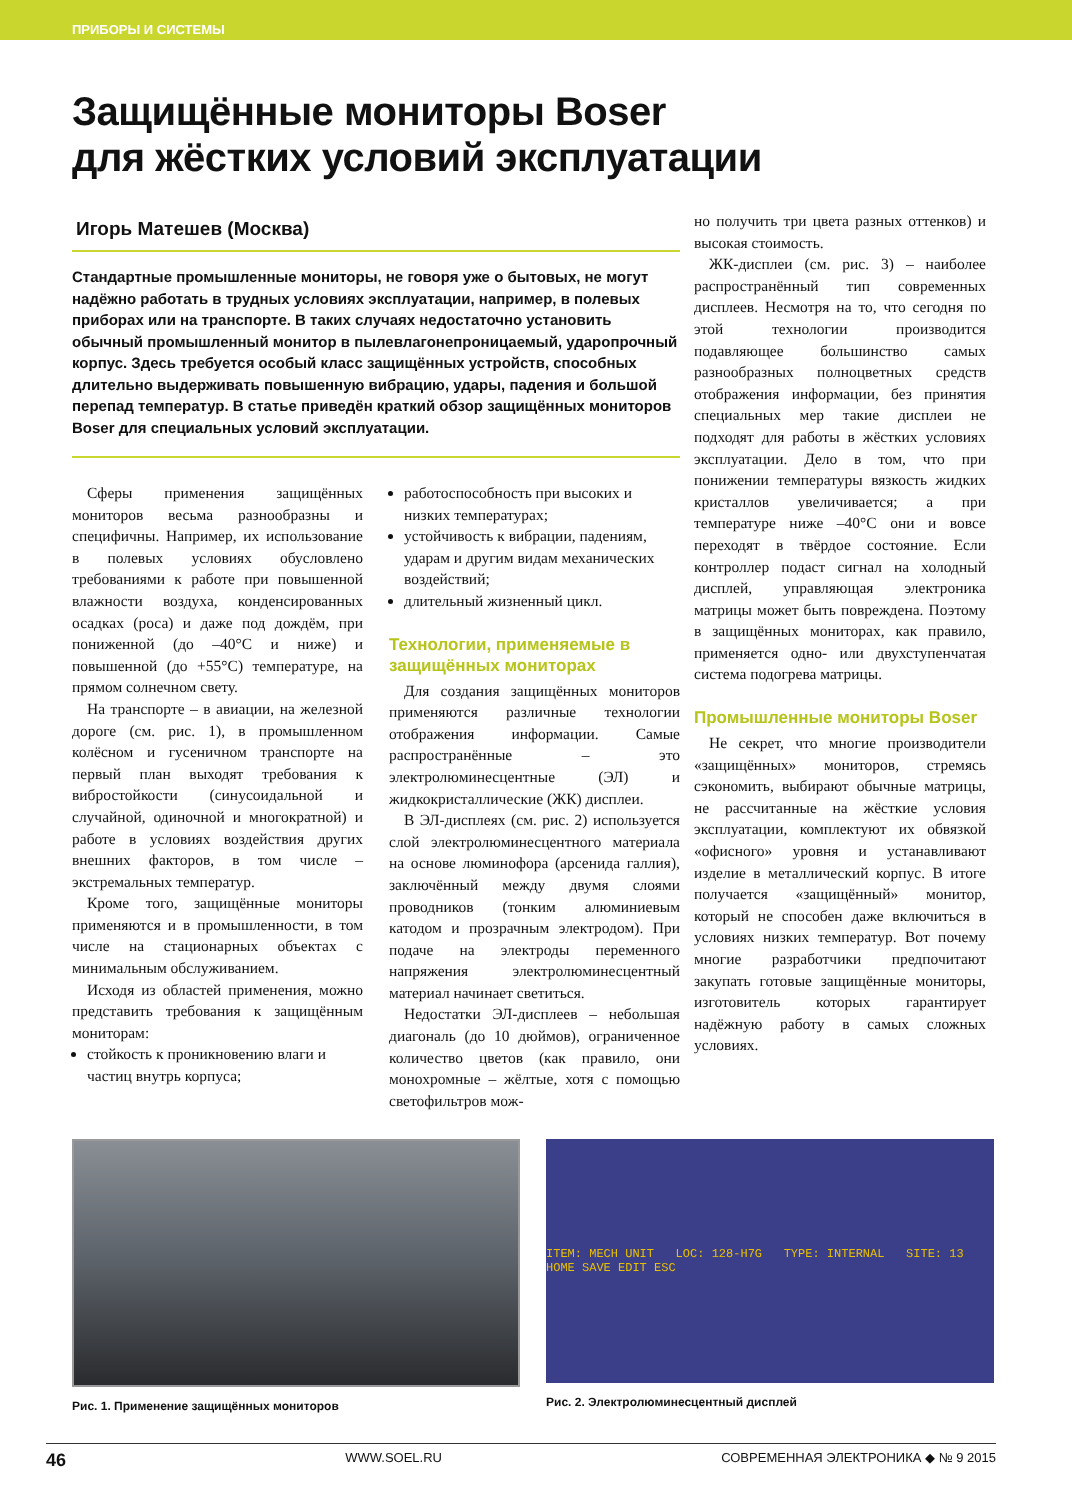ПРИБОРЫ И СИСТЕМЫ
Защищённые мониторы Boser
для жёстких условий эксплуатации
Игорь Матешев (Москва)
Стандартные промышленные мониторы, не говоря уже о бытовых, не могут надёжно работать в трудных условиях эксплуатации, например, в полевых приборах или на транспорте. В таких случаях недостаточно установить обычный промышленный монитор в пылевлагонепроницаемый, ударопрочный корпус. Здесь требуется особый класс защищённых устройств, способных длительно выдерживать повышенную вибрацию, удары, падения и большой перепад температур. В статье приведён краткий обзор защищённых мониторов Boser для специальных условий эксплуатации.
Сферы применения защищённых мониторов весьма разнообразны и специфичны. Например, их использование в полевых условиях обусловлено требованиями к работе при повышенной влажности воздуха, конденсированных осадках (роса) и даже под дождём, при пониженной (до –40°С и ниже) и повышенной (до +55°С) температуре, на прямом солнечном свету.
На транспорте – в авиации, на железной дороге (см. рис. 1), в промышленном колёсном и гусеничном транспорте на первый план выходят требования к вибростойкости (синусоидальной и случайной, одиночной и многократной) и работе в условиях воздействия других внешних факторов, в том числе – экстремальных температур.
Кроме того, защищённые мониторы применяются и в промышленности, в том числе на стационарных объектах с минимальным обслуживанием.
Исходя из областей применения, можно представить требования к защищённым мониторам:
стойкость к проникновению влаги и частиц внутрь корпуса;
работоспособность при высоких и низких температурах;
устойчивость к вибрации, падениям, ударам и другим видам механических воздействий;
длительный жизненный цикл.
Технологии, применяемые в защищённых мониторах
Для создания защищённых мониторов применяются различные технологии отображения информации. Самые распространённые – это электролюминесцентные (ЭЛ) и жидкокристаллические (ЖК) дисплеи.
В ЭЛ-дисплеях (см. рис. 2) используется слой электролюминесцентного материала на основе люминофора (арсенида галлия), заключённый между двумя слоями проводников (тонким алюминиевым катодом и прозрачным электродом). При подаче на электроды переменного напряжения электролюминесцентный материал начинает светиться.
Недостатки ЭЛ-дисплеев – небольшая диагональ (до 10 дюймов), ограниченное количество цветов (как правило, они монохромные – жёлтые, хотя с помощью светофильтров мож-
но получить три цвета разных оттенков) и высокая стоимость.
ЖК-дисплеи (см. рис. 3) – наиболее распространённый тип современных дисплеев. Несмотря на то, что сегодня по этой технологии производится подавляющее большинство самых разнообразных полноцветных средств отображения информации, без принятия специальных мер такие дисплеи не подходят для работы в жёстких условиях эксплуатации. Дело в том, что при понижении температуры вязкость жидких кристаллов увеличивается; а при температуре ниже –40°С они и вовсе переходят в твёрдое состояние. Если контроллер подаст сигнал на холодный дисплей, управляющая электроника матрицы может быть повреждена. Поэтому в защищённых мониторах, как правило, применяется одно- или двухступенчатая система подогрева матрицы.
Промышленные мониторы Boser
Не секрет, что многие производители «защищённых» мониторов, стремясь сэкономить, выбирают обычные матрицы, не рассчитанные на жёсткие условия эксплуатации, комплектуют их обвязкой «офисного» уровня и устанавливают изделие в металлический корпус. В итоге получается «защищённый» монитор, который не способен даже включиться в условиях низких температур. Вот почему многие разработчики предпочитают закупать готовые защищённые мониторы, изготовитель которых гарантирует надёжную работу в самых сложных условиях.
Рис. 1. Применение защищённых мониторов
ITEM: MECH UNIT LOC: 128-H7G TYPE: INTERNAL SITE: 13 HOME SAVE EDIT ESC
Рис. 2. Электролюминесцентный дисплей
46 WWW.SOEL.RU СОВРЕМЕННАЯ ЭЛЕКТРОНИКА ◆ № 9 2015